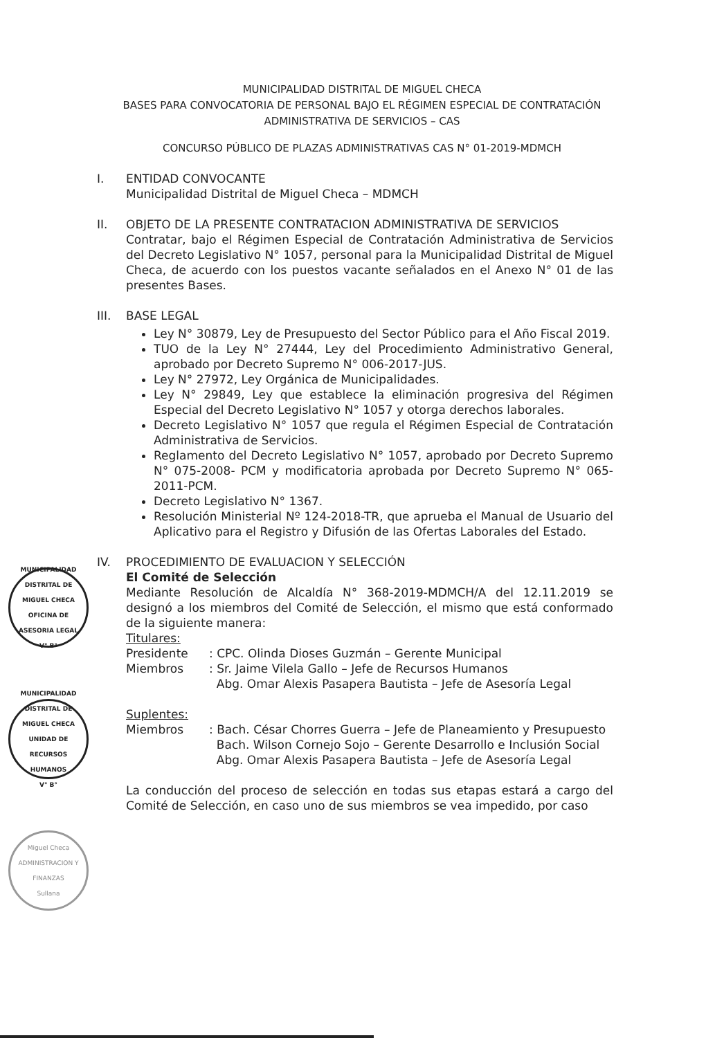MUNICIPALIDAD DISTRITAL DE MIGUEL CHECA
BASES PARA CONVOCATORIA DE PERSONAL BAJO EL RÉGIMEN ESPECIAL DE CONTRATACIÓN
ADMINISTRATIVA DE SERVICIOS – CAS
CONCURSO PÚBLICO DE PLAZAS ADMINISTRATIVAS CAS N° 01-2019-MDMCH
I. ENTIDAD CONVOCANTE
Municipalidad Distrital de Miguel Checa – MDMCH
II. OBJETO DE LA PRESENTE CONTRATACION ADMINISTRATIVA DE SERVICIOS
Contratar, bajo el Régimen Especial de Contratación Administrativa de Servicios del Decreto Legislativo N° 1057, personal para la Municipalidad Distrital de Miguel Checa, de acuerdo con los puestos vacante señalados en el Anexo N° 01 de las presentes Bases.
III. BASE LEGAL
Ley N° 30879, Ley de Presupuesto del Sector Público para el Año Fiscal 2019.
TUO de la Ley N° 27444, Ley del Procedimiento Administrativo General, aprobado por Decreto Supremo N° 006-2017-JUS.
Ley N° 27972, Ley Orgánica de Municipalidades.
Ley N° 29849, Ley que establece la eliminación progresiva del Régimen Especial del Decreto Legislativo N° 1057 y otorga derechos laborales.
Decreto Legislativo N° 1057 que regula el Régimen Especial de Contratación Administrativa de Servicios.
Reglamento del Decreto Legislativo N° 1057, aprobado por Decreto Supremo N° 075-2008- PCM y modificatoria aprobada por Decreto Supremo N° 065-2011-PCM.
Decreto Legislativo N° 1367.
Resolución Ministerial Nº 124-2018-TR, que aprueba el Manual de Usuario del Aplicativo para el Registro y Difusión de las Ofertas Laborales del Estado.
IV. PROCEDIMIENTO DE EVALUACION Y SELECCIÓN
El Comité de Selección
Mediante Resolución de Alcaldía N° 368-2019-MDMCH/A del 12.11.2019 se designó a los miembros del Comité de Selección, el mismo que está conformado de la siguiente manera:
Titulares:
Presidente
: CPC. Olinda Dioses Guzmán – Gerente Municipal
Miembros
: Sr. Jaime Vilela Gallo – Jefe de Recursos Humanos
Abg. Omar Alexis Pasapera Bautista – Jefe de Asesoría Legal
Suplentes:
Miembros
: Bach. César Chorres Guerra – Jefe de Planeamiento y Presupuesto
Bach. Wilson Cornejo Sojo – Gerente Desarrollo e Inclusión Social
Abg. Omar Alexis Pasapera Bautista – Jefe de Asesoría Legal
La conducción del proceso de selección en todas sus etapas estará a cargo del Comité de Selección, en caso uno de sus miembros se vea impedido, por caso
MUNICIPALIDAD DISTRITAL DE MIGUEL CHECA
OFICINA DE ASESORIA LEGAL
V° B°
MUNICIPALIDAD DISTRITAL DE MIGUEL CHECA
UNIDAD DE RECURSOS HUMANOS
V° B°
Miguel Checa
ADMINISTRACION Y FINANZAS
Sullana